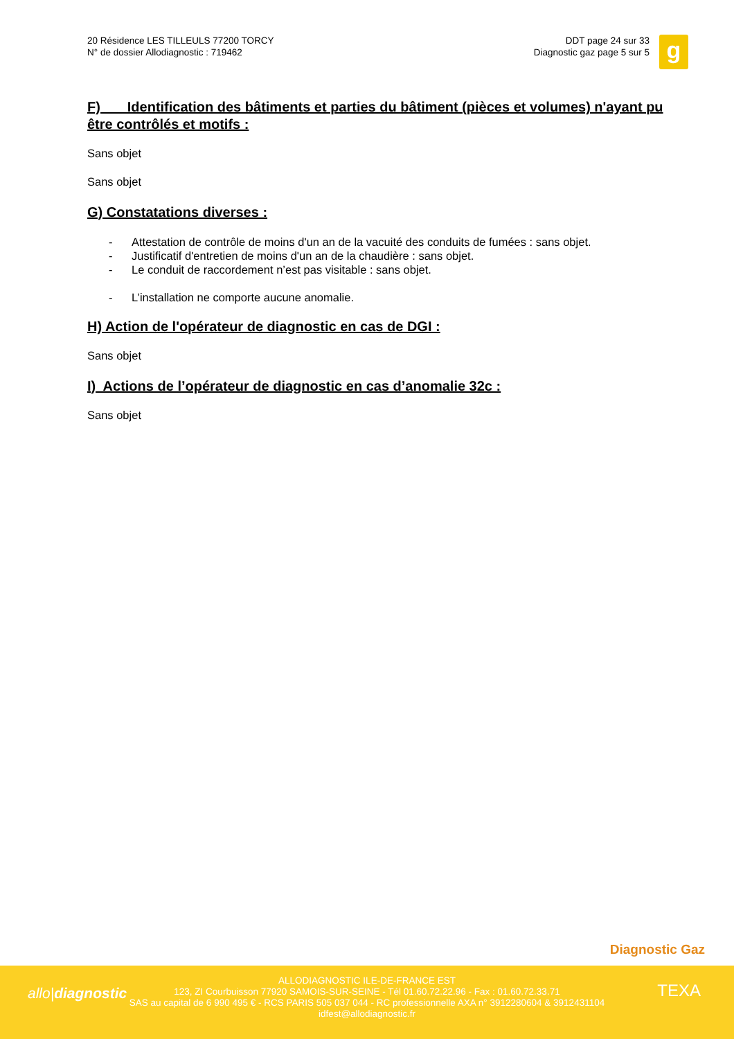20 Résidence LES TILLEULS 77200 TORCY
N° de dossier Allodiagnostic : 719462
DDT page 24 sur 33
Diagnostic gaz page 5 sur 5
g
F) Identification des bâtiments et parties du bâtiment (pièces et volumes) n'ayant pu être contrôlés et motifs :
Sans objet
Sans objet
G) Constatations diverses :
- Attestation de contrôle de moins d'un an de la vacuité des conduits de fumées : sans objet.
- Justificatif d'entretien de moins d'un an de la chaudière : sans objet.
- Le conduit de raccordement n’est pas visitable : sans objet.
- L’installation ne comporte aucune anomalie.
H) Action de l'opérateur de diagnostic en cas de DGI :
Sans objet
I) Actions de l’opérateur de diagnostic en cas d’anomalie 32c :
Sans objet
Diagnostic Gaz
allo|diagnostic
ALLODIAGNOSTIC ILE-DE-FRANCE EST
123, ZI Courbuisson 77920 SAMOIS-SUR-SEINE - Tél 01.60.72.22.96 - Fax : 01.60.72.33.71
SAS au capital de 6 990 495 € - RCS PARIS 505 037 044 - RC professionnelle AXA n° 3912280604 & 3912431104
idfest@allodiagnostic.fr
TEXA